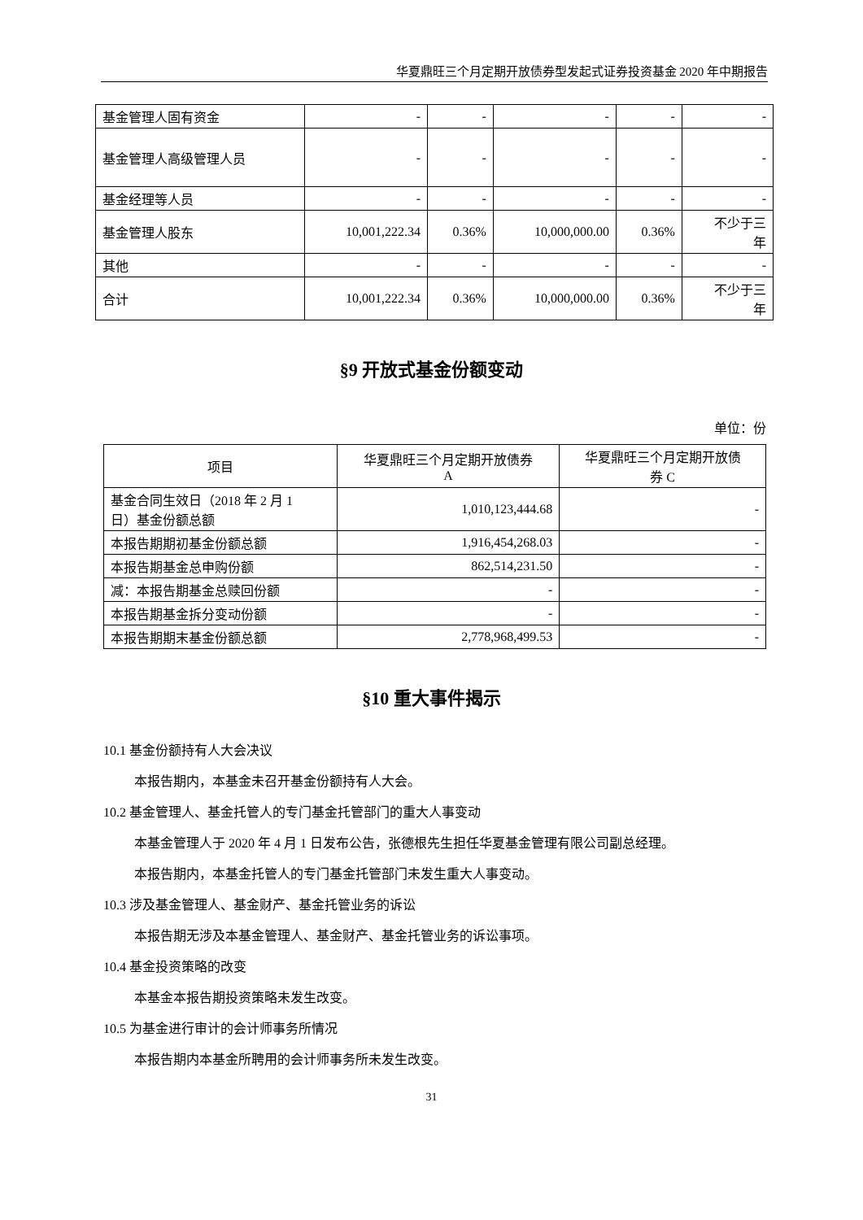华夏鼎旺三个月定期开放债券型发起式证券投资基金 2020 年中期报告
| 基金管理人固有资金 | - | - | - | - | - |
| 基金管理人高级管理人员 | - | - | - | - | - |
| 基金经理等人员 | - | - | - | - | - |
| 基金管理人股东 | 10,001,222.34 | 0.36% | 10,000,000.00 | 0.36% | 不少于三 年 |
| 其他 | - | - | - | - | - |
| 合计 | 10,001,222.34 | 0.36% | 10,000,000.00 | 0.36% | 不少于三 年 |
§9 开放式基金份额变动
单位：份
| 项目 | 华夏鼎旺三个月定期开放债券 A | 华夏鼎旺三个月定期开放债 券 C |
| --- | --- | --- |
| 基金合同生效日（2018 年 2 月 1 日）基金份额总额 | 1,010,123,444.68 | - |
| 本报告期期初基金份额总额 | 1,916,454,268.03 | - |
| 本报告期基金总申购份额 | 862,514,231.50 | - |
| 减：本报告期基金总赎回份额 | - | - |
| 本报告期基金拆分变动份额 | - | - |
| 本报告期期末基金份额总额 | 2,778,968,499.53 | - |
§10 重大事件揭示
10.1 基金份额持有人大会决议
本报告期内，本基金未召开基金份额持有人大会。
10.2 基金管理人、基金托管人的专门基金托管部门的重大人事变动
本基金管理人于 2020 年 4 月 1 日发布公告，张德根先生担任华夏基金管理有限公司副总经理。
本报告期内，本基金托管人的专门基金托管部门未发生重大人事变动。
10.3 涉及基金管理人、基金财产、基金托管业务的诉讼
本报告期无涉及本基金管理人、基金财产、基金托管业务的诉讼事项。
10.4 基金投资策略的改变
本基金本报告期投资策略未发生改变。
10.5 为基金进行审计的会计师事务所情况
本报告期内本基金所聘用的会计师事务所未发生改变。
31